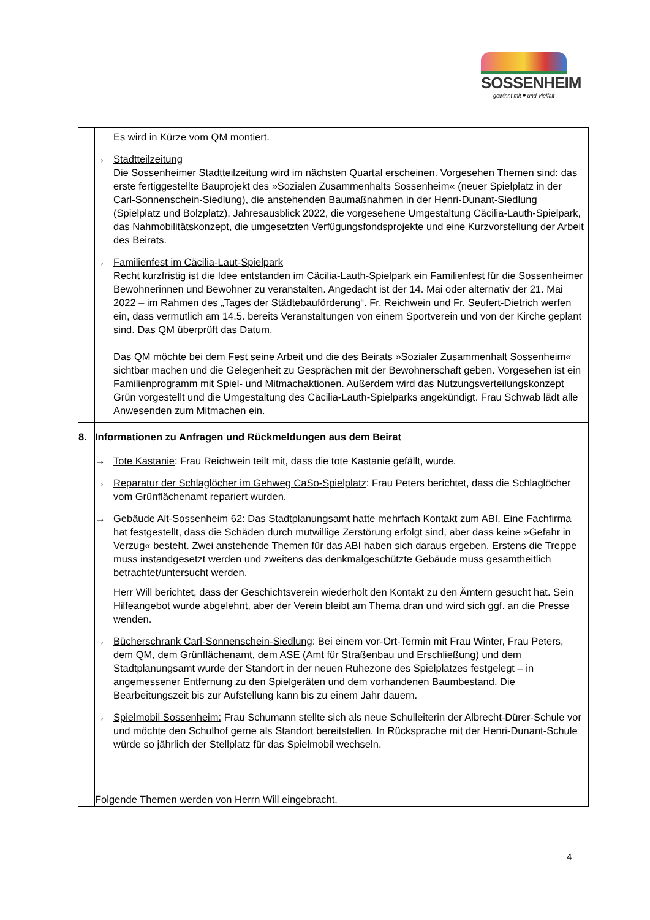SOSSENHEIM
gewinnt mit ♥ und Vielfalt
| | Es wird in Kürze vom QM montiert. → Stadtteilzeitung Die Sossenheimer Stadtteilzeitung wird im nächsten Quartal erscheinen. Vorgesehen Themen sind: das erste fertiggestellte Bauprojekt des »Sozialen Zusammenhalts Sossenheim« (neuer Spielplatz in der Carl-Sonnenschein-Siedlung), die anstehenden Baumaßnahmen in der Henri-Dunant-Siedlung (Spielplatz und Bolzplatz), Jahresausblick 2022, die vorgesehene Umgestaltung Cäcilia-Lauth-Spielpark, das Nahmobilitätskonzept, die umgesetzten Verfügungsfondsprojekte und eine Kurzvorstellung der Arbeit des Beirats. → Familienfest im Cäcilia-Laut-Spielpark Recht kurzfristig ist die Idee entstanden im Cäcilia-Lauth-Spielpark ein Familienfest für die Sossenheimer Bewohnerinnen und Bewohner zu veranstalten. Angedacht ist der 14. Mai oder alternativ der 21. Mai 2022 – im Rahmen des „Tages der Städtebauförderung“. Fr. Reichwein und Fr. Seufert-Dietrich werfen ein, dass vermutlich am 14.5. bereits Veranstaltungen von einem Sportverein und von der Kirche geplant sind. Das QM überprüft das Datum. Das QM möchte bei dem Fest seine Arbeit und die des Beirats »Sozialer Zusammenhalt Sossenheim« sichtbar machen und die Gelegenheit zu Gesprächen mit der Bewohnerschaft geben. Vorgesehen ist ein Familienprogramm mit Spiel- und Mitmachaktionen. Außerdem wird das Nutzungsverteilungskonzept Grün vorgestellt und die Umgestaltung des Cäcilia-Lauth-Spielparks angekündigt. Frau Schwab lädt alle Anwesenden zum Mitmachen ein. |
| 8. | Informationen zu Anfragen und Rückmeldungen aus dem Beirat → Tote Kastanie : Frau Reichwein teilt mit, dass die tote Kastanie gefällt, wurde. → Reparatur der Schlaglöcher im Gehweg CaSo-Spielplatz : Frau Peters berichtet, dass die Schlaglöcher vom Grünflächenamt repariert wurden. → Gebäude Alt-Sossenheim 62: Das Stadtplanungsamt hatte mehrfach Kontakt zum ABI. Eine Fachfirma hat festgestellt, dass die Schäden durch mutwillige Zerstörung erfolgt sind, aber dass keine »Gefahr in Verzug« besteht. Zwei anstehende Themen für das ABI haben sich daraus ergeben. Erstens die Treppe muss instandgesetzt werden und zweitens das denkmalgeschützte Gebäude muss gesamtheitlich betrachtet/untersucht werden. Herr Will berichtet, dass der Geschichtsverein wiederholt den Kontakt zu den Ämtern gesucht hat. Sein Hilfeangebot wurde abgelehnt, aber der Verein bleibt am Thema dran und wird sich ggf. an die Presse wenden. → Bücherschrank Carl-Sonnenschein-Siedlung : Bei einem vor-Ort-Termin mit Frau Winter, Frau Peters, dem QM, dem Grünflächenamt, dem ASE (Amt für Straßenbau und Erschließung) und dem Stadtplanungsamt wurde der Standort in der neuen Ruhezone des Spielplatzes festgelegt – in angemessener Entfernung zu den Spielgeräten und dem vorhandenen Baumbestand. Die Bearbeitungszeit bis zur Aufstellung kann bis zu einem Jahr dauern. → Spielmobil Sossenheim: Frau Schumann stellte sich als neue Schulleiterin der Albrecht-Dürer-Schule vor und möchte den Schulhof gerne als Standort bereitstellen. In Rücksprache mit der Henri-Dunant-Schule würde so jährlich der Stellplatz für das Spielmobil wechseln. Folgende Themen werden von Herrn Will eingebracht. |
4